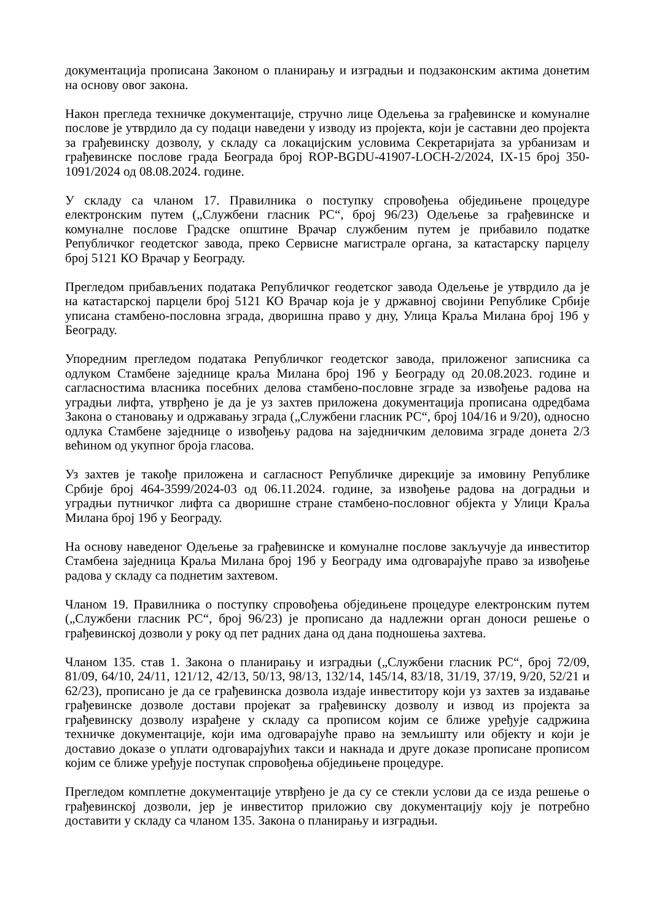документација прописана Законом о планирању и изградњи и подзаконским актима донетим на основу овог закона.
Након прегледа техничке документације, стручно лице Одељења за грађевинске и комуналне послове је утврдило да су подаци наведени у изводу из пројекта, који је саставни део пројекта за грађевинску дозволу, у складу са локацијским условима Секретаријата за урбанизам и грађевинске послове града Београда број ROP-BGDU-41907-LOCH-2/2024, IX-15 број 350-1091/2024 од 08.08.2024. године.
У складу са чланом 17. Правилника о поступку спровођења обједињене процедуре електронским путем („Службени гласник РС“, број 96/23) Одељење за грађевинске и комуналне послове Градске општине Врачар службеним путем је прибавило податке Републичког геодетског завода, преко Сервисне магистрале органа, за катастарску парцелу број 5121 КО Врачар у Београду.
Прегледом прибављених података Републичког геодетског завода Одељење је утврдило да је на катастарској парцели број 5121 КО Врачар која је у државној својини Републике Србије уписана стамбено-пословна зграда, дворишна право у дну, Улица Краља Милана број 19б у Београду.
Упоредним прегледом података Републичког геодетског завода, приложеног записника са одлуком Стамбене заједнице краља Милана број 19б у Београду од 20.08.2023. године и сагласностима власника посебних делова стамбено-пословне зграде за извођење радова на уградњи лифта, утврђено је да је уз захтев приложена документација прописана одредбама Закона о становању и одржавању зграда („Службени гласник РС“, број 104/16 и 9/20), односно одлука Стамбене заједнице о извођењу радова на заједничким деловима зграде донета 2/3 већином од укупног броја гласова.
Уз захтев је такође приложена и сагласност Републичке дирекције за имовину Републике Србије број 464-3599/2024-03 од 06.11.2024. године, за извођење радова на доградњи и уградњи путничког лифта са дворишне стране стамбено-пословног објекта у Улици Краља Милана број 19б у Београду.
На основу наведеног Одељење за грађевинске и комуналне послове закључује да инвеститор Стамбена заједница Краља Милана број 19б у Београду има одговарајуће право за извођење радова у складу са поднетим захтевом.
Чланом 19. Правилника о поступку спровођења обједињене процедуре електронским путем („Службени гласник РС“, број 96/23) је прописано да надлежни орган доноси решење о грађевинској дозволи у року од пет радних дана од дана подношења захтева.
Чланом 135. став 1. Закона о планирању и изградњи („Службени гласник РС“, број 72/09, 81/09, 64/10, 24/11, 121/12, 42/13, 50/13, 98/13, 132/14, 145/14, 83/18, 31/19, 37/19, 9/20, 52/21 и 62/23), прописано је да се грађевинска дозвола издаје инвеститору који уз захтев за издавање грађевинске дозволе достави пројекат за грађевинску дозволу и извод из пројекта за грађевинску дозволу израђене у складу са прописом којим се ближе уређује садржина техничке документације, који има одговарајуће право на земљишту или објекту и који је доставио доказе о уплати одговарајућих такси и накнада и друге доказе прописане прописом којим се ближе уређује поступак спровођења обједињене процедуре.
Прегледом комплетне документације утврђено је да су се стекли услови да се изда решење о грађевинској дозволи, јер је инвеститор приложио сву документацију коју је потребно доставити у складу са чланом 135. Закона о планирању и изградњи.